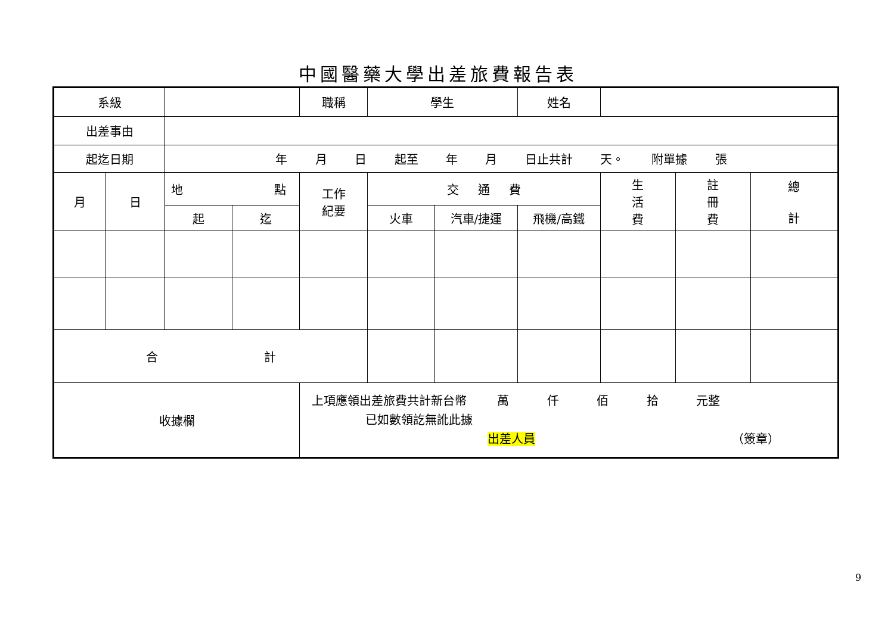中國醫藥大學出差旅費報告表
| 系級 | | | | 職稱 | 學生 | | 姓名 | | | |
| 出差事由 | | | | | | | | | | |
| 起迄日期 | | 年 月 日 起至 年 月 日止共計 天。 附單據 張 | | | | | | | | |
| 月 | 日 | 地 點 | | 工作 紀要 | 交 通 費 | | | 生 活 費 | 註 冊 費 | 總 計 |
| | | 起 | 迄 | | 火車 | 汽車/捷運 | 飛機/高鐵 | | | |
| 合 計 | | | | | | | | | | |
| 收據欄 | | | | 上項應領出差旅費共計新台幣 萬 仟 佰 拾 元整 已如數領訖無訛此據 出差人員 （簽章） | | | | | | |
9